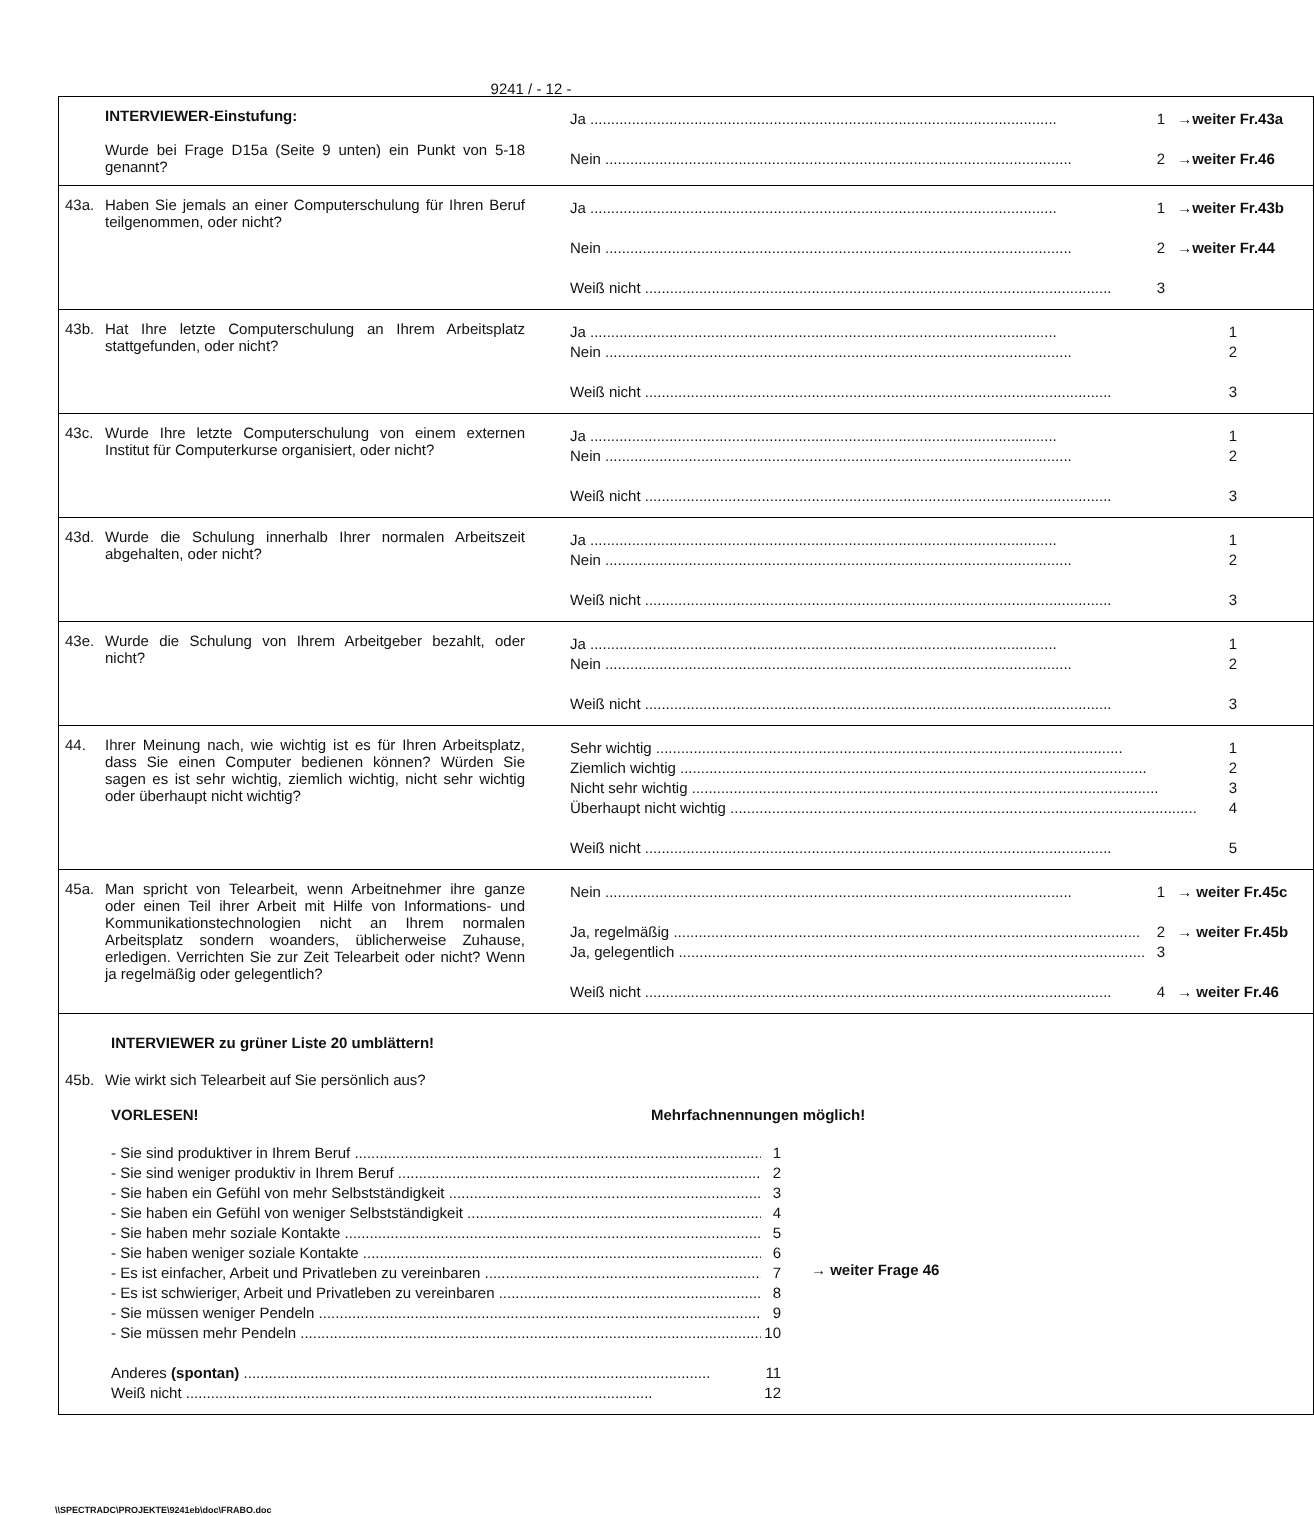9241 / - 12 -
| INTERVIEWER-Einstufung: Wurde bei Frage D15a (Seite 9 unten) ein Punkt von 5-18 genannt? Ja 1 →weiter Fr.43a Nein 2 →weiter Fr.46 |
| 43a. Haben Sie jemals an einer Computerschulung für Ihren Beruf teilgenommen, oder nicht? Ja 1 →weiter Fr.43b Nein 2 →weiter Fr.44 Weiß nicht 3 |
| 43b. Hat Ihre letzte Computerschulung an Ihrem Arbeitsplatz stattgefunden, oder nicht? Ja 1 Nein 2 Weiß nicht 3 |
| 43c. Wurde Ihre letzte Computerschulung von einem externen Institut für Computerkurse organisiert, oder nicht? Ja 1 Nein 2 Weiß nicht 3 |
| 43d. Wurde die Schulung innerhalb Ihrer normalen Arbeitszeit abgehalten, oder nicht? Ja 1 Nein 2 Weiß nicht 3 |
| 43e. Wurde die Schulung von Ihrem Arbeitgeber bezahlt, oder nicht? Ja 1 Nein 2 Weiß nicht 3 |
| 44. Ihrer Meinung nach, wie wichtig ist es für Ihren Arbeitsplatz, dass Sie einen Computer bedienen können? Würden Sie sagen es ist sehr wichtig, ziemlich wichtig, nicht sehr wichtig oder überhaupt nicht wichtig? Sehr wichtig 1 Ziemlich wichtig 2 Nicht sehr wichtig 3 Überhaupt nicht wichtig 4 Weiß nicht 5 |
| 45a. Man spricht von Telearbeit, wenn Arbeitnehmer ihre ganze oder einen Teil ihrer Arbeit mit Hilfe von Informations- und Kommunikationstechnologien nicht an Ihrem normalen Arbeitsplatz sondern woanders, üblicherweise Zuhause, erledigen. Verrichten Sie zur Zeit Telearbeit oder nicht? Wenn ja regelmäßig oder gelegentlich? Nein 1 → weiter Fr.45c Ja, regelmäßig 2 → weiter Fr.45b Ja, gelegentlich 3 Weiß nicht 4 → weiter Fr.46 |
| INTERVIEWER zu grüner Liste 20 umblättern! 45b. Wie wirkt sich Telearbeit auf Sie persönlich aus? VORLESEN! Mehrfachnennungen möglich! - Sie sind produktiver in Ihrem Beruf 1 - Sie sind weniger produktiv in Ihrem Beruf 2 - Sie haben ein Gefühl von mehr Selbstständigkeit 3 - Sie haben ein Gefühl von weniger Selbstständigkeit 4 - Sie haben mehr soziale Kontakte 5 - Sie haben weniger soziale Kontakte 6 - Es ist einfacher, Arbeit und Privatleben zu vereinbaren 7 - Es ist schwieriger, Arbeit und Privatleben zu vereinbaren 8 - Sie müssen weniger Pendeln 9 - Sie müssen mehr Pendeln 10 Anderes (spontan) 11 Weiß nicht 12 → weiter Frage 46 |
\\SPECTRADC\PROJEKTE\9241eb\doc\FRABO.doc